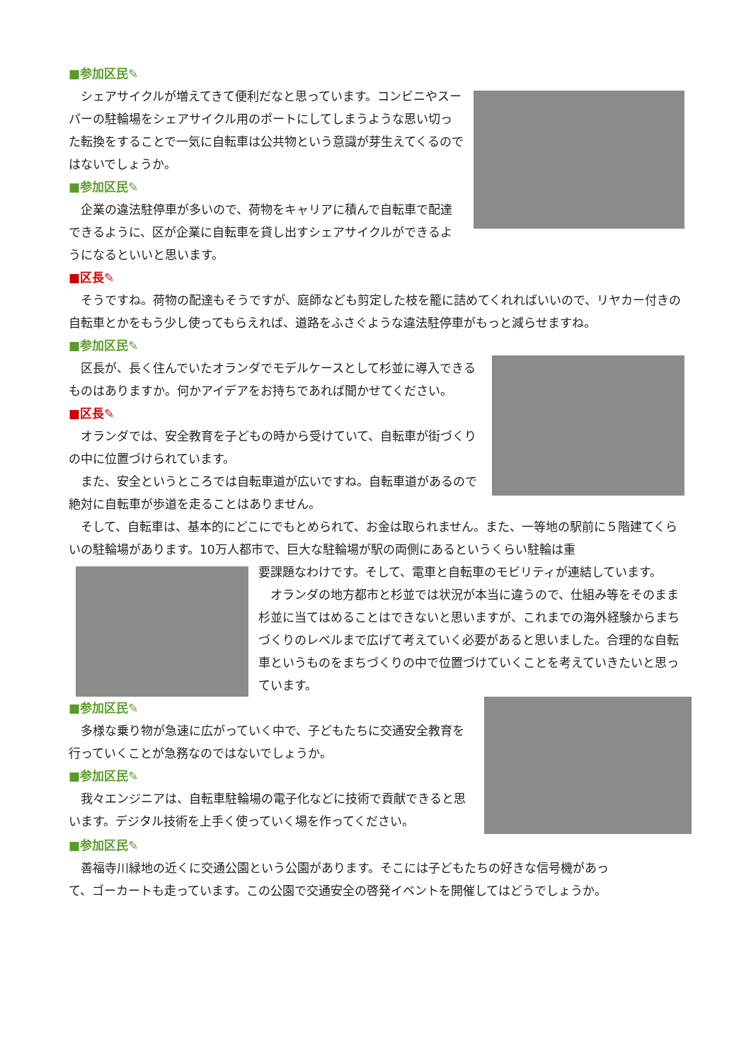■参加区民✎
シェアサイクルが増えてきて便利だなと思っています。コンビニやスーパーの駐輪場をシェアサイクル用のポートにしてしまうような思い切った転換をすることで一気に自転車は公共物という意識が芽生えてくるのではないでしょうか。
■参加区民✎
企業の違法駐停車が多いので、荷物をキャリアに積んで自転車で配達できるように、区が企業に自転車を貸し出すシェアサイクルができるようになるといいと思います。
■区長✎
そうですね。荷物の配達もそうですが、庭師なども剪定した枝を籠に詰めてくれればいいので、リヤカー付きの自転車とかをもう少し使ってもらえれば、道路をふさぐような違法駐停車がもっと減らせますね。
■参加区民✎
区長が、長く住んでいたオランダでモデルケースとして杉並に導入できるものはありますか。何かアイデアをお持ちであれば聞かせてください。
■区長✎
オランダでは、安全教育を子どもの時から受けていて、自転車が街づくりの中に位置づけられています。
また、安全というところでは自転車道が広いですね。自転車道があるので絶対に自転車が歩道を走ることはありません。
そして、自転車は、基本的にどこにでもとめられて、お金は取られません。また、一等地の駅前に５階建てくらいの駐輪場があります。10万人都市で、巨大な駐輪場が駅の両側にあるというくらい駐輪は重
要課題なわけです。そして、電車と自転車のモビリティが連結しています。
オランダの地方都市と杉並では状況が本当に違うので、仕組み等をそのまま杉並に当てはめることはできないと思いますが、これまでの海外経験からまちづくりのレベルまで広げて考えていく必要があると思いました。合理的な自転車というものをまちづくりの中で位置づけていくことを考えていきたいと思っています。
■参加区民✎
多様な乗り物が急速に広がっていく中で、子どもたちに交通安全教育を行っていくことが急務なのではないでしょうか。
■参加区民✎
我々エンジニアは、自転車駐輪場の電子化などに技術で貢献できると思います。デジタル技術を上手く使っていく場を作ってください。
■参加区民✎
善福寺川緑地の近くに交通公園という公園があります。そこには子どもたちの好きな信号機があって、ゴーカートも走っています。この公園で交通安全の啓発イベントを開催してはどうでしょうか。